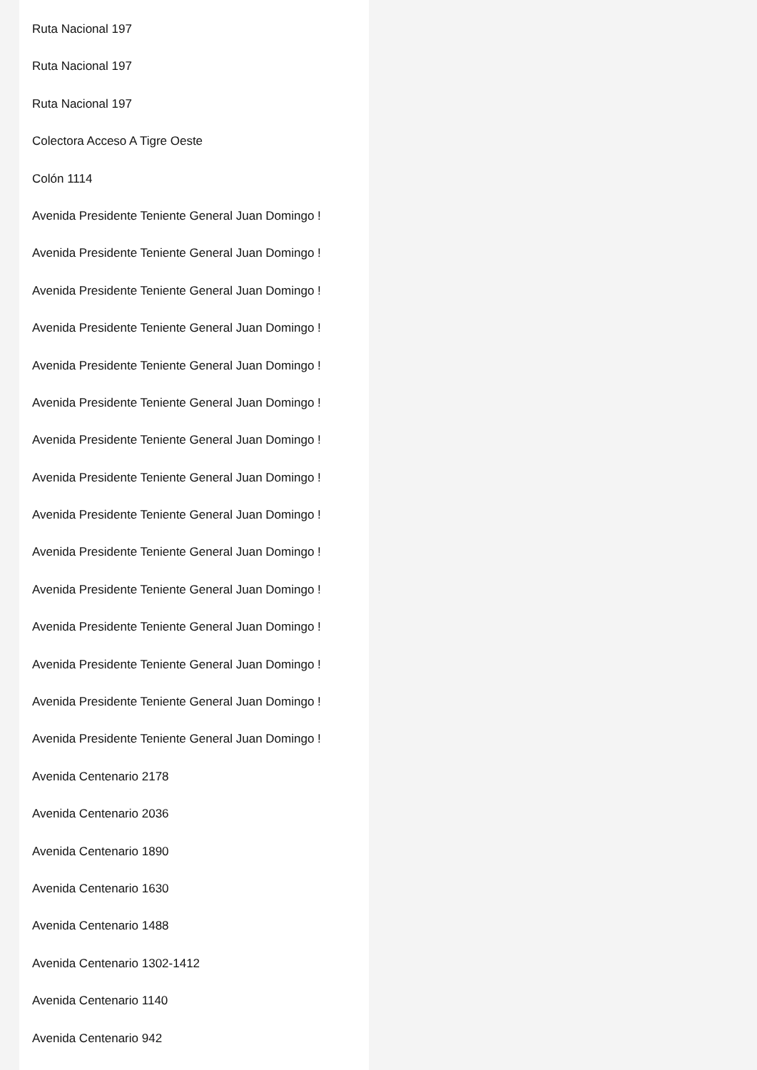Ruta Nacional 197
Ruta Nacional 197
Ruta Nacional 197
Colectora Acceso A Tigre Oeste
Colón 1114
Avenida Presidente Teniente General Juan Domingo !
Avenida Presidente Teniente General Juan Domingo !
Avenida Presidente Teniente General Juan Domingo !
Avenida Presidente Teniente General Juan Domingo !
Avenida Presidente Teniente General Juan Domingo !
Avenida Presidente Teniente General Juan Domingo !
Avenida Presidente Teniente General Juan Domingo !
Avenida Presidente Teniente General Juan Domingo !
Avenida Presidente Teniente General Juan Domingo !
Avenida Presidente Teniente General Juan Domingo !
Avenida Presidente Teniente General Juan Domingo !
Avenida Presidente Teniente General Juan Domingo !
Avenida Presidente Teniente General Juan Domingo !
Avenida Presidente Teniente General Juan Domingo !
Avenida Presidente Teniente General Juan Domingo !
Avenida Centenario 2178
Avenida Centenario 2036
Avenida Centenario 1890
Avenida Centenario 1630
Avenida Centenario 1488
Avenida Centenario 1302-1412
Avenida Centenario 1140
Avenida Centenario 942